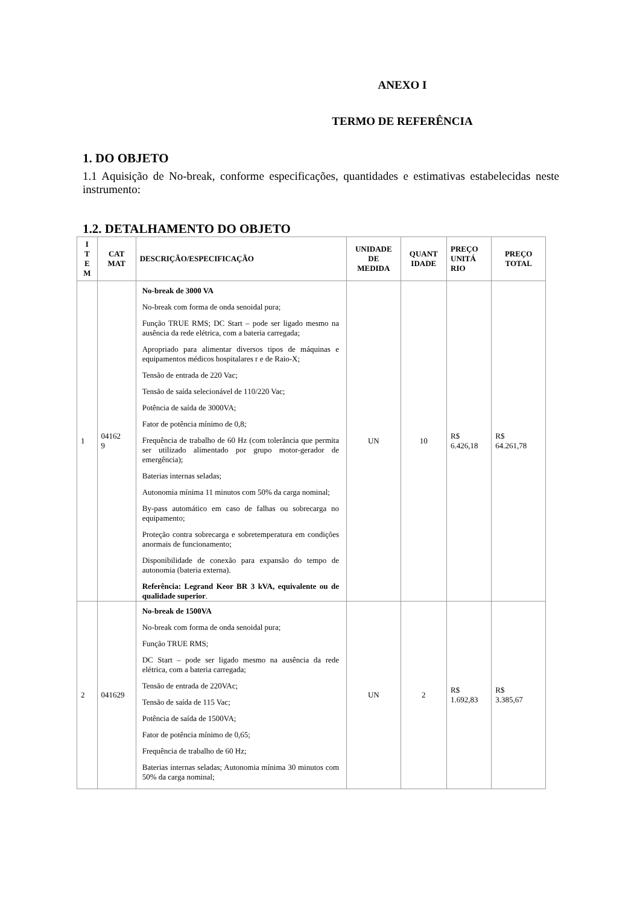ANEXO I
TERMO DE REFERÊNCIA
1. DO OBJETO
1.1 Aquisição de No-break, conforme especificações, quantidades e estimativas estabelecidas neste instrumento:
1.2. DETALHAMENTO DO OBJETO
| I T E M | CAT MAT | DESCRIÇÃO/ESPECIFICAÇÃO | UNIDADE DE MEDIDA | QUANT IDADE | PREÇO UNITÁ RIO | PREÇO TOTAL |
| --- | --- | --- | --- | --- | --- | --- |
| 1 | 04162 9 | No-break de 3000 VA No-break com forma de onda senoidal pura; Função TRUE RMS; DC Start – pode ser ligado mesmo na ausência da rede elétrica, com a bateria carregada; Apropriado para alimentar diversos tipos de máquinas e equipamentos médicos hospitalares r e de Raio-X; Tensão de entrada de 220 Vac; Tensão de saída selecionável de 110/220 Vac; Potência de saída de 3000VA; Fator de potência mínimo de 0,8; Frequência de trabalho de 60 Hz (com tolerância que permita ser utilizado alimentado por grupo motor-gerador de emergência); Baterias internas seladas; Autonomia mínima 11 minutos com 50% da carga nominal; By-pass automático em caso de falhas ou sobrecarga no equipamento; Proteção contra sobrecarga e sobretemperatura em condições anormais de funcionamento; Disponibilidade de conexão para expansão do tempo de autonomia (bateria externa). Referência: Legrand Keor BR 3 kVA, equivalente ou de qualidade superior . | UN | 10 | R$ 6.426,18 | R$ 64.261,78 |
| 2 | 041629 | No-break de 1500VA No-break com forma de onda senoidal pura; Função TRUE RMS; DC Start – pode ser ligado mesmo na ausência da rede elétrica, com a bateria carregada; Tensão de entrada de 220VAc; Tensão de saída de 115 Vac; Potência de saída de 1500VA; Fator de potência mínimo de 0,65; Frequência de trabalho de 60 Hz; Baterias internas seladas; Autonomia mínima 30 minutos com 50% da carga nominal; | UN | 2 | R$ 1.692,83 | R$ 3.385,67 |